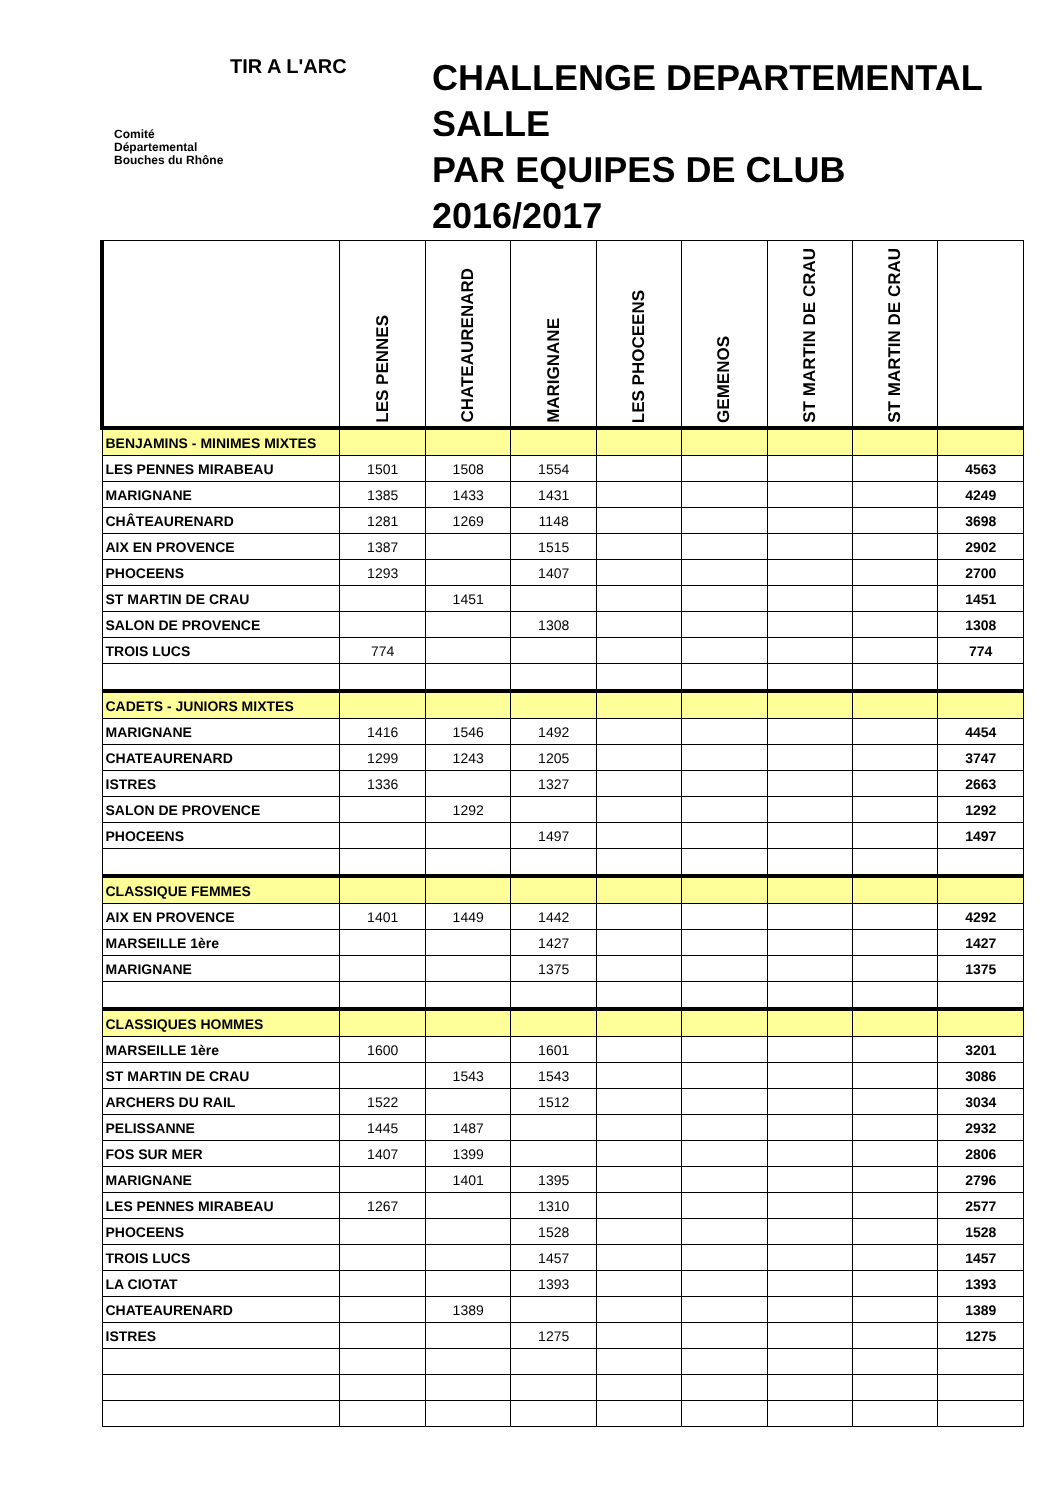TIR A L'ARC
Comité
Départemental
Bouches du Rhône
CHALLENGE DEPARTEMENTAL
SALLE
PAR EQUIPES DE CLUB
2016/2017
| | LES PENNES | CHATEAURENARD | MARIGNANE | LES PHOCEENS | GEMENOS | ST MARTIN DE CRAU | ST MARTIN DE CRAU | |
| --- | --- | --- | --- | --- | --- | --- | --- | --- |
| BENJAMINS - MINIMES MIXTES | | | | | | | | |
| LES PENNES MIRABEAU | 1501 | 1508 | 1554 | | | | | 4563 |
| MARIGNANE | 1385 | 1433 | 1431 | | | | | 4249 |
| CHÂTEAURENARD | 1281 | 1269 | 1148 | | | | | 3698 |
| AIX EN PROVENCE | 1387 | | 1515 | | | | | 2902 |
| PHOCEENS | 1293 | | 1407 | | | | | 2700 |
| ST MARTIN DE CRAU | | 1451 | | | | | | 1451 |
| SALON DE PROVENCE | | | 1308 | | | | | 1308 |
| TROIS LUCS | 774 | | | | | | | 774 |
| CADETS - JUNIORS MIXTES | | | | | | | | |
| MARIGNANE | 1416 | 1546 | 1492 | | | | | 4454 |
| CHATEAURENARD | 1299 | 1243 | 1205 | | | | | 3747 |
| ISTRES | 1336 | | 1327 | | | | | 2663 |
| SALON DE PROVENCE | | 1292 | | | | | | 1292 |
| PHOCEENS | | | 1497 | | | | | 1497 |
| CLASSIQUE FEMMES | | | | | | | | |
| AIX EN PROVENCE | 1401 | 1449 | 1442 | | | | | 4292 |
| MARSEILLE 1ère | | | 1427 | | | | | 1427 |
| MARIGNANE | | | 1375 | | | | | 1375 |
| CLASSIQUES HOMMES | | | | | | | | |
| MARSEILLE 1ère | 1600 | | 1601 | | | | | 3201 |
| ST MARTIN DE CRAU | | 1543 | 1543 | | | | | 3086 |
| ARCHERS DU RAIL | 1522 | | 1512 | | | | | 3034 |
| PELISSANNE | 1445 | 1487 | | | | | | 2932 |
| FOS SUR MER | 1407 | 1399 | | | | | | 2806 |
| MARIGNANE | | 1401 | 1395 | | | | | 2796 |
| LES PENNES MIRABEAU | 1267 | | 1310 | | | | | 2577 |
| PHOCEENS | | | 1528 | | | | | 1528 |
| TROIS LUCS | | | 1457 | | | | | 1457 |
| LA CIOTAT | | | 1393 | | | | | 1393 |
| CHATEAURENARD | | 1389 | | | | | | 1389 |
| ISTRES | | | 1275 | | | | | 1275 |